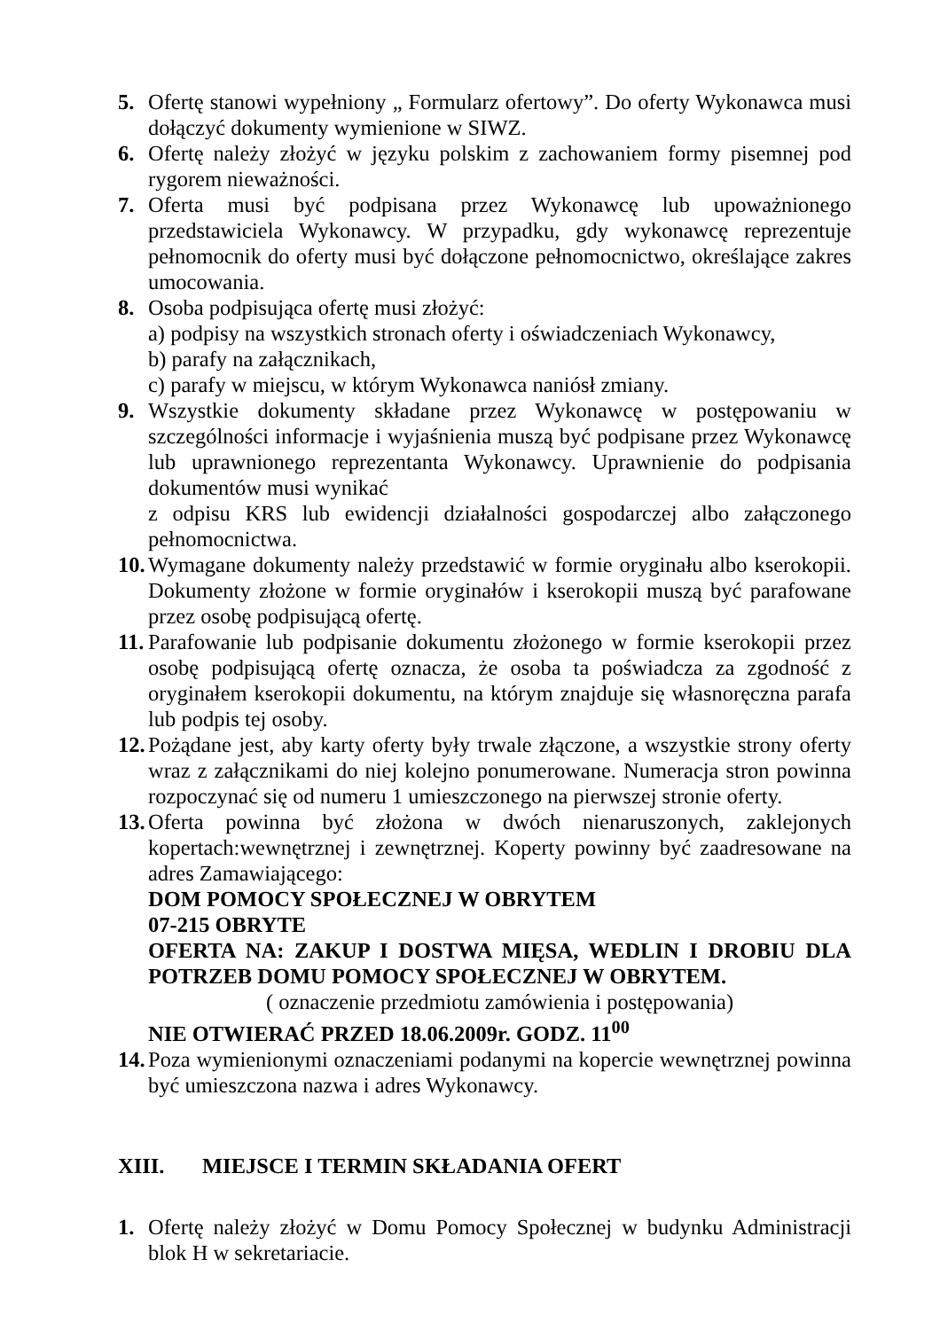5. Ofertę stanowi wypełniony „ Formularz ofertowy”. Do oferty Wykonawca musi dołączyć dokumenty wymienione w SIWZ.
6. Ofertę należy złożyć w języku polskim z zachowaniem formy pisemnej pod rygorem nieważności.
7. Oferta musi być podpisana przez Wykonawcę lub upoważnionego przedstawiciela Wykonawcy. W przypadku, gdy wykonawcę reprezentuje pełnomocnik do oferty musi być dołączone pełnomocnictwo, określające zakres umocowania.
8. Osoba podpisująca ofertę musi złożyć:
a) podpisy na wszystkich stronach oferty i oświadczeniach Wykonawcy,
b) parafy na załącznikach,
c) parafy w miejscu, w którym Wykonawca naniósł zmiany.
9. Wszystkie dokumenty składane przez Wykonawcę w postępowaniu w szczególności informacje i wyjaśnienia muszą być podpisane przez Wykonawcę lub uprawnionego reprezentanta Wykonawcy. Uprawnienie do podpisania dokumentów musi wynikać
z odpisu KRS lub ewidencji działalności gospodarczej albo załączonego pełnomocnictwa.
10.
Wymagane dokumenty należy przedstawić w formie oryginału albo kserokopii. Dokumenty złożone w formie oryginałów i kserokopii muszą być parafowane przez osobę podpisującą ofertę.
11.
Parafowanie lub podpisanie dokumentu złożonego w formie kserokopii przez osobę podpisującą ofertę oznacza, że osoba ta poświadcza za zgodność z oryginałem kserokopii dokumentu, na którym znajduje się własnoręczna parafa lub podpis tej osoby.
12.
Pożądane jest, aby karty oferty były trwale złączone, a wszystkie strony oferty wraz z załącznikami do niej kolejno ponumerowane. Numeracja stron powinna rozpoczynać się od numeru 1 umieszczonego na pierwszej stronie oferty.
13.
Oferta powinna być złożona w dwóch nienaruszonych, zaklejonych kopertach:wewnętrznej i zewnętrznej. Koperty powinny być zaadresowane na adres Zamawiającego:
DOM POMOCY SPOŁECZNEJ W OBRYTEM
07-215 OBRYTE
OFERTA NA: ZAKUP I DOSTWA MIĘSA, WEDLIN I DROBIU DLA POTRZEB DOMU POMOCY SPOŁECZNEJ W OBRYTEM.
( oznaczenie przedmiotu zamówienia i postępowania)
NIE OTWIERAĆ PRZED 18.06.2009r. GODZ. 11<sup>00</sup>
14.
Poza wymienionymi oznaczeniami podanymi na kopercie wewnętrznej powinna być umieszczona nazwa i adres Wykonawcy.
XIII. MIEJSCE I TERMIN SKŁADANIA OFERT
1. Ofertę należy złożyć w Domu Pomocy Społecznej w budynku Administracji blok H w sekretariacie.